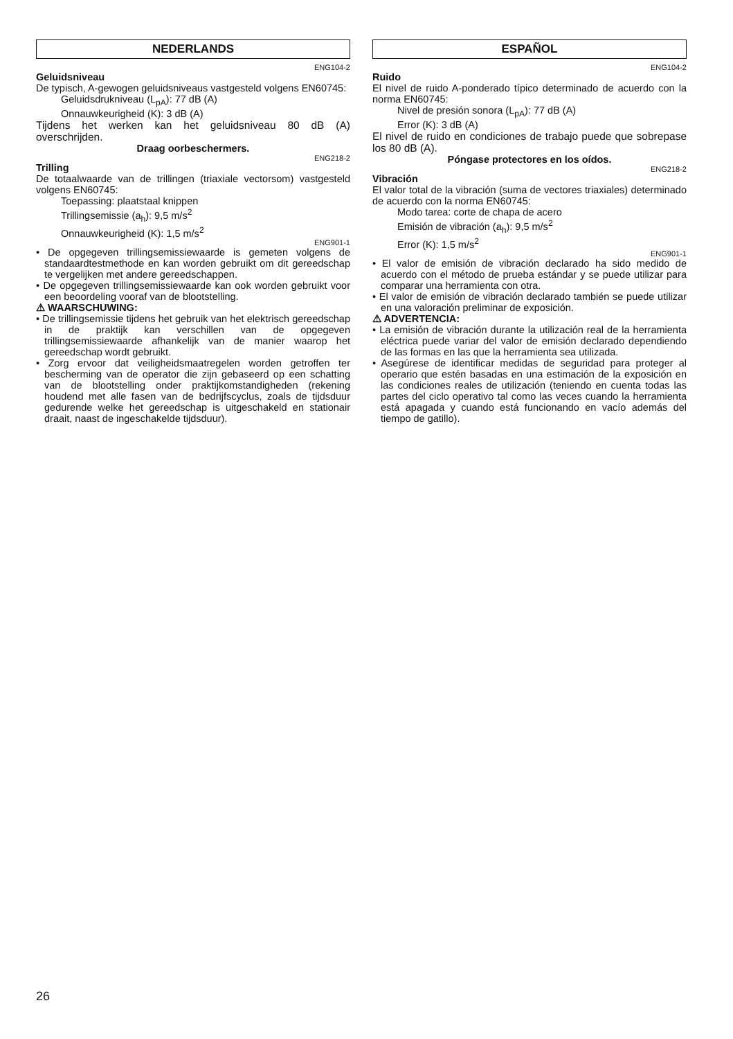NEDERLANDS
ENG104-2
Geluidsniveau
De typisch, A-gewogen geluidsniveaus vastgesteld volgens EN60745:
Geluidsdrukniveau (L<sub>pA</sub>): 77 dB (A)
Onnauwkeurigheid (K): 3 dB (A)
Tijdens het werken kan het geluidsniveau 80 dB (A) overschrijden.
Draag oorbeschermers.
ENG218-2
Trilling
De totaalwaarde van de trillingen (triaxiale vectorsom) vastgesteld volgens EN60745:
Toepassing: plaatstaal knippen
Trillingsemissie (a<sub>h</sub>): 9,5 m/s<sup>2</sup>
Onnauwkeurigheid (K): 1,5 m/s<sup>2</sup>
ENG901-1
• De opgegeven trillingsemissiewaarde is gemeten volgens de standaardtestmethode en kan worden gebruikt om dit gereedschap te vergelijken met andere gereedschappen.
• De opgegeven trillingsemissiewaarde kan ook worden gebruikt voor een beoordeling vooraf van de blootstelling.
⚠ WAARSCHUWING:
• De trillingsemissie tijdens het gebruik van het elektrisch gereedschap in de praktijk kan verschillen van de opgegeven trillingsemissiewaarde afhankelijk van de manier waarop het gereedschap wordt gebruikt.
• Zorg ervoor dat veiligheidsmaatregelen worden getroffen ter bescherming van de operator die zijn gebaseerd op een schatting van de blootstelling onder praktijkomstandigheden (rekening houdend met alle fasen van de bedrijfscyclus, zoals de tijdsduur gedurende welke het gereedschap is uitgeschakeld en stationair draait, naast de ingeschakelde tijdsduur).
ESPAÑOL
ENG104-2
Ruido
El nivel de ruido A-ponderado típico determinado de acuerdo con la norma EN60745:
Nivel de presión sonora (L<sub>pA</sub>): 77 dB (A)
Error (K): 3 dB (A)
El nivel de ruido en condiciones de trabajo puede que sobrepase los 80 dB (A).
Póngase protectores en los oídos.
ENG218-2
Vibración
El valor total de la vibración (suma de vectores triaxiales) determinado de acuerdo con la norma EN60745:
Modo tarea: corte de chapa de acero
Emisión de vibración (a<sub>h</sub>): 9,5 m/s<sup>2</sup>
Error (K): 1,5 m/s<sup>2</sup>
ENG901-1
• El valor de emisión de vibración declarado ha sido medido de acuerdo con el método de prueba estándar y se puede utilizar para comparar una herramienta con otra.
• El valor de emisión de vibración declarado también se puede utilizar en una valoración preliminar de exposición.
⚠ ADVERTENCIA:
• La emisión de vibración durante la utilización real de la herramienta eléctrica puede variar del valor de emisión declarado dependiendo de las formas en las que la herramienta sea utilizada.
• Asegúrese de identificar medidas de seguridad para proteger al operario que estén basadas en una estimación de la exposición en las condiciones reales de utilización (teniendo en cuenta todas las partes del ciclo operativo tal como las veces cuando la herramienta está apagada y cuando está funcionando en vacío además del tiempo de gatillo).
26